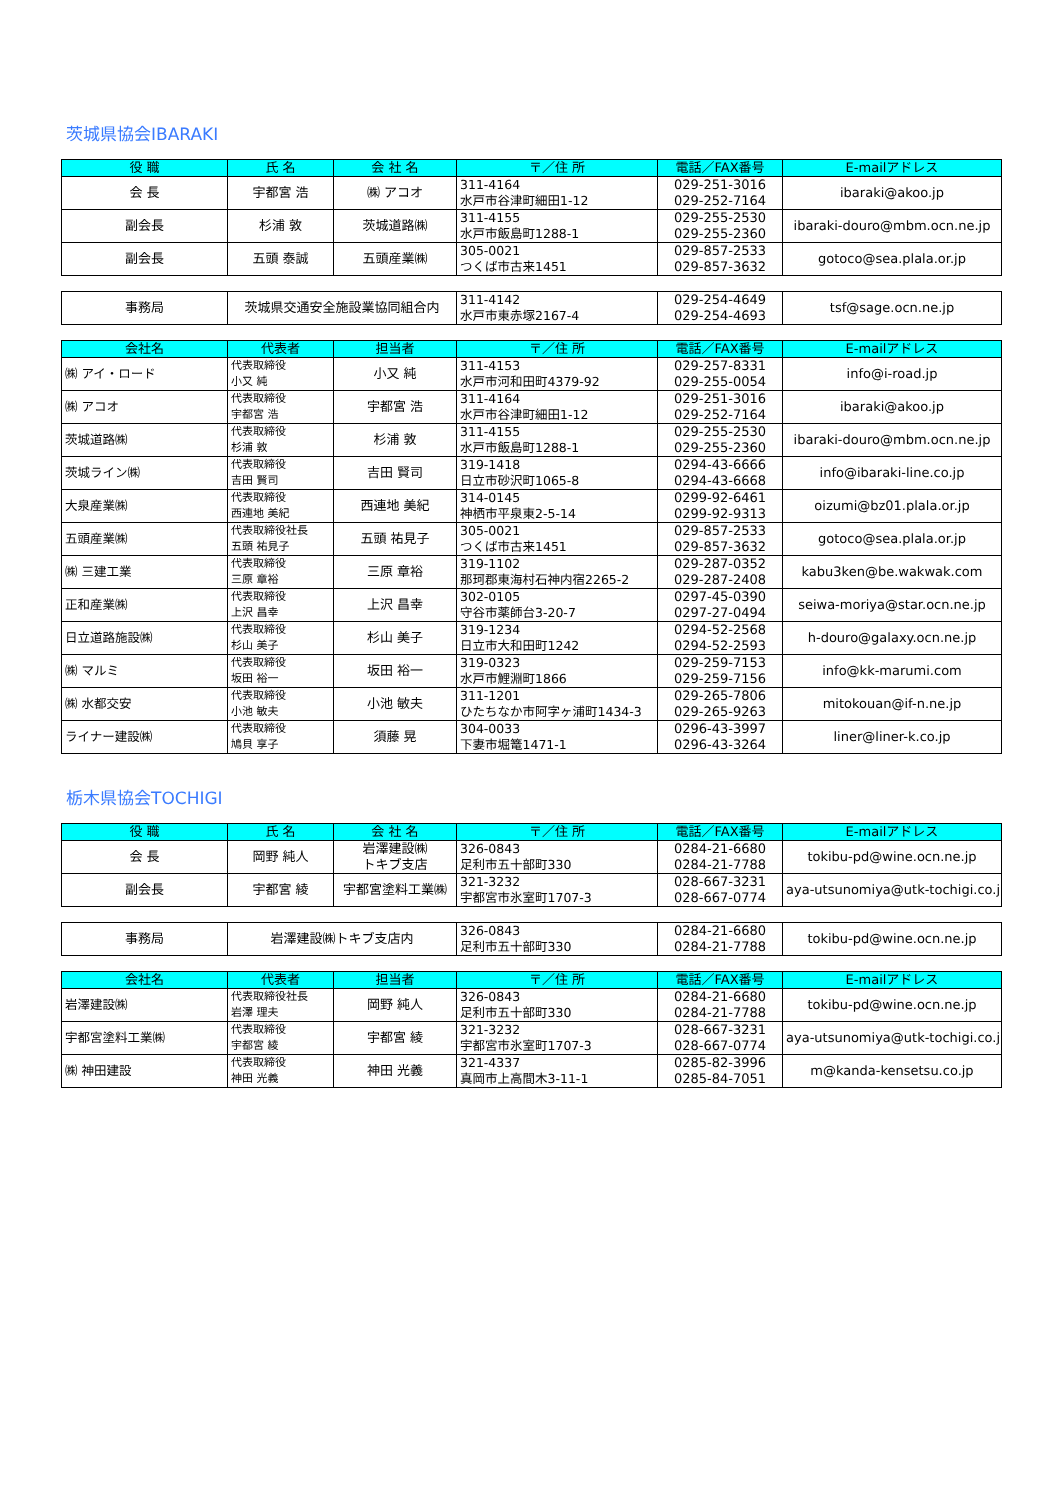茨城県協会IBARAKI
| 役 職 | 氏 名 | 会 社 名 | 〒／住 所 | 電話／FAX番号 | E-mailアドレス |
| --- | --- | --- | --- | --- | --- |
| 会 長 | 宇都宮 浩 | ㈱ アコオ | 311-4164 水戸市谷津町細田1-12 | 029-251-3016 029-252-7164 | ibaraki@akoo.jp |
| 副会長 | 杉浦 敦 | 茨城道路㈱ | 311-4155 水戸市飯島町1288-1 | 029-255-2530 029-255-2360 | ibaraki-douro@mbm.ocn.ne.jp |
| 副会長 | 五頭 泰誠 | 五頭産業㈱ | 305-0021 つくば市古来1451 | 029-857-2533 029-857-3632 | gotoco@sea.plala.or.jp |
| 事務局 | 茨城県交通安全施設業協同組合内 | 311-4142 水戸市東赤塚2167-4 | 029-254-4649 029-254-4693 | tsf@sage.ocn.ne.jp |
| 会社名 | 代表者 | 担当者 | 〒／住 所 | 電話／FAX番号 | E-mailアドレス |
| --- | --- | --- | --- | --- | --- |
| ㈱ アイ・ロード | 代表取締役 小又 純 | 小又 純 | 311-4153 水戸市河和田町4379-92 | 029-257-8331 029-255-0054 | info@i-road.jp |
| ㈱ アコオ | 代表取締役 宇都宮 浩 | 宇都宮 浩 | 311-4164 水戸市谷津町細田1-12 | 029-251-3016 029-252-7164 | ibaraki@akoo.jp |
| 茨城道路㈱ | 代表取締役 杉浦 敦 | 杉浦 敦 | 311-4155 水戸市飯島町1288-1 | 029-255-2530 029-255-2360 | ibaraki-douro@mbm.ocn.ne.jp |
| 茨城ライン㈱ | 代表取締役 吉田 賢司 | 吉田 賢司 | 319-1418 日立市砂沢町1065-8 | 0294-43-6666 0294-43-6668 | info@ibaraki-line.co.jp |
| 大泉産業㈱ | 代表取締役 西連地 美紀 | 西連地 美紀 | 314-0145 神栖市平泉東2-5-14 | 0299-92-6461 0299-92-9313 | oizumi@bz01.plala.or.jp |
| 五頭産業㈱ | 代表取締役社長 五頭 祐見子 | 五頭 祐見子 | 305-0021 つくば市古来1451 | 029-857-2533 029-857-3632 | gotoco@sea.plala.or.jp |
| ㈱ 三建工業 | 代表取締役 三原 章裕 | 三原 章裕 | 319-1102 那珂郡東海村石神内宿2265-2 | 029-287-0352 029-287-2408 | kabu3ken@be.wakwak.com |
| 正和産業㈱ | 代表取締役 上沢 昌幸 | 上沢 昌幸 | 302-0105 守谷市薬師台3-20-7 | 0297-45-0390 0297-27-0494 | seiwa-moriya@star.ocn.ne.jp |
| 日立道路施設㈱ | 代表取締役 杉山 美子 | 杉山 美子 | 319-1234 日立市大和田町1242 | 0294-52-2568 0294-52-2593 | h-douro@galaxy.ocn.ne.jp |
| ㈱ マルミ | 代表取締役 坂田 裕一 | 坂田 裕一 | 319-0323 水戸市鯉淵町1866 | 029-259-7153 029-259-7156 | info@kk-marumi.com |
| ㈱ 水都交安 | 代表取締役 小池 敏夫 | 小池 敏夫 | 311-1201 ひたちなか市阿字ヶ浦町1434-3 | 029-265-7806 029-265-9263 | mitokouan@if-n.ne.jp |
| ライナー建設㈱ | 代表取締役 鳩貝 享子 | 須藤 晃 | 304-0033 下妻市堀篭1471-1 | 0296-43-3997 0296-43-3264 | liner@liner-k.co.jp |
栃木県協会TOCHIGI
| 役 職 | 氏 名 | 会 社 名 | 〒／住 所 | 電話／FAX番号 | E-mailアドレス |
| --- | --- | --- | --- | --- | --- |
| 会 長 | 岡野 純人 | 岩澤建設㈱ トキブ支店 | 326-0843 足利市五十部町330 | 0284-21-6680 0284-21-7788 | tokibu-pd@wine.ocn.ne.jp |
| 副会長 | 宇都宮 綾 | 宇都宮塗料工業㈱ | 321-3232 宇都宮市氷室町1707-3 | 028-667-3231 028-667-0774 | aya-utsunomiya@utk-tochigi.co.jp |
| 事務局 | 岩澤建設㈱トキブ支店内 | 326-0843 足利市五十部町330 | 0284-21-6680 0284-21-7788 | tokibu-pd@wine.ocn.ne.jp |
| 会社名 | 代表者 | 担当者 | 〒／住 所 | 電話／FAX番号 | E-mailアドレス |
| --- | --- | --- | --- | --- | --- |
| 岩澤建設㈱ | 代表取締役社長 岩澤 理夫 | 岡野 純人 | 326-0843 足利市五十部町330 | 0284-21-6680 0284-21-7788 | tokibu-pd@wine.ocn.ne.jp |
| 宇都宮塗料工業㈱ | 代表取締役 宇都宮 綾 | 宇都宮 綾 | 321-3232 宇都宮市氷室町1707-3 | 028-667-3231 028-667-0774 | aya-utsunomiya@utk-tochigi.co.jp |
| ㈱ 神田建設 | 代表取締役 神田 光義 | 神田 光義 | 321-4337 真岡市上高間木3-11-1 | 0285-82-3996 0285-84-7051 | m@kanda-kensetsu.co.jp |